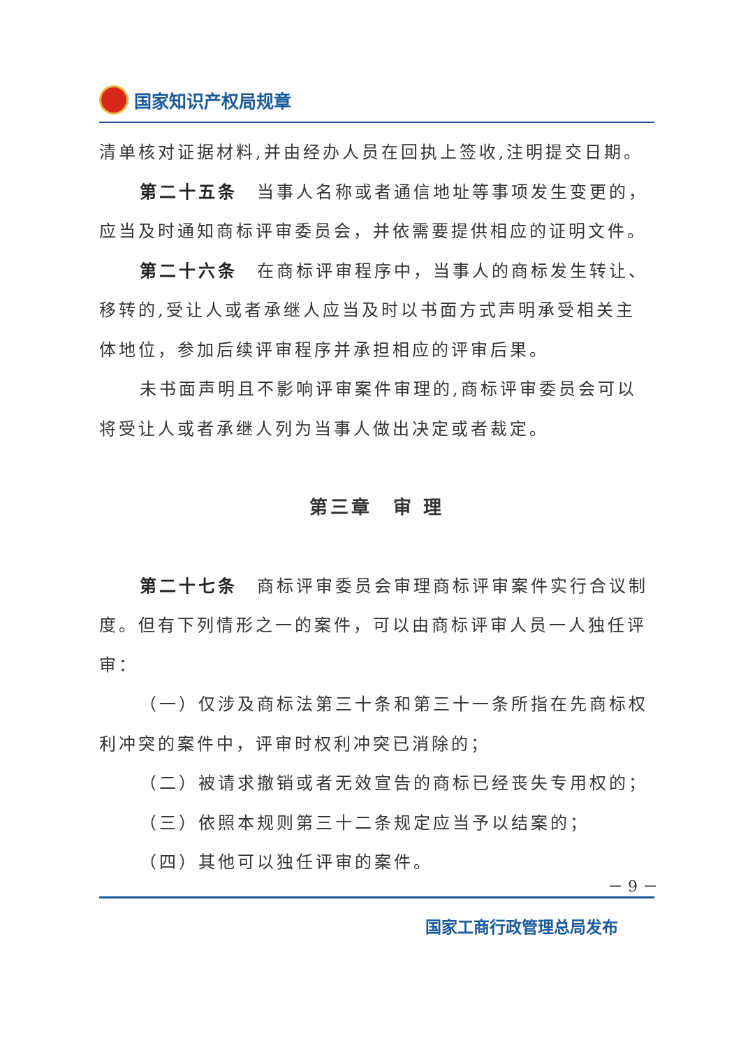国家知识产权局规章
清单核对证据材料,并由经办人员在回执上签收,注明提交日期。
第二十五条　当事人名称或者通信地址等事项发生变更的，应当及时通知商标评审委员会，并依需要提供相应的证明文件。
第二十六条　在商标评审程序中，当事人的商标发生转让、移转的,受让人或者承继人应当及时以书面方式声明承受相关主体地位，参加后续评审程序并承担相应的评审后果。
未书面声明且不影响评审案件审理的,商标评审委员会可以将受让人或者承继人列为当事人做出决定或者裁定。
第三章　审 理
第二十七条　商标评审委员会审理商标评审案件实行合议制度。但有下列情形之一的案件，可以由商标评审人员一人独任评审：
（一）仅涉及商标法第三十条和第三十一条所指在先商标权利冲突的案件中，评审时权利冲突已消除的；
（二）被请求撤销或者无效宣告的商标已经丧失专用权的；
（三）依照本规则第三十二条规定应当予以结案的；
（四）其他可以独任评审的案件。
－ 9 －
国家工商行政管理总局发布